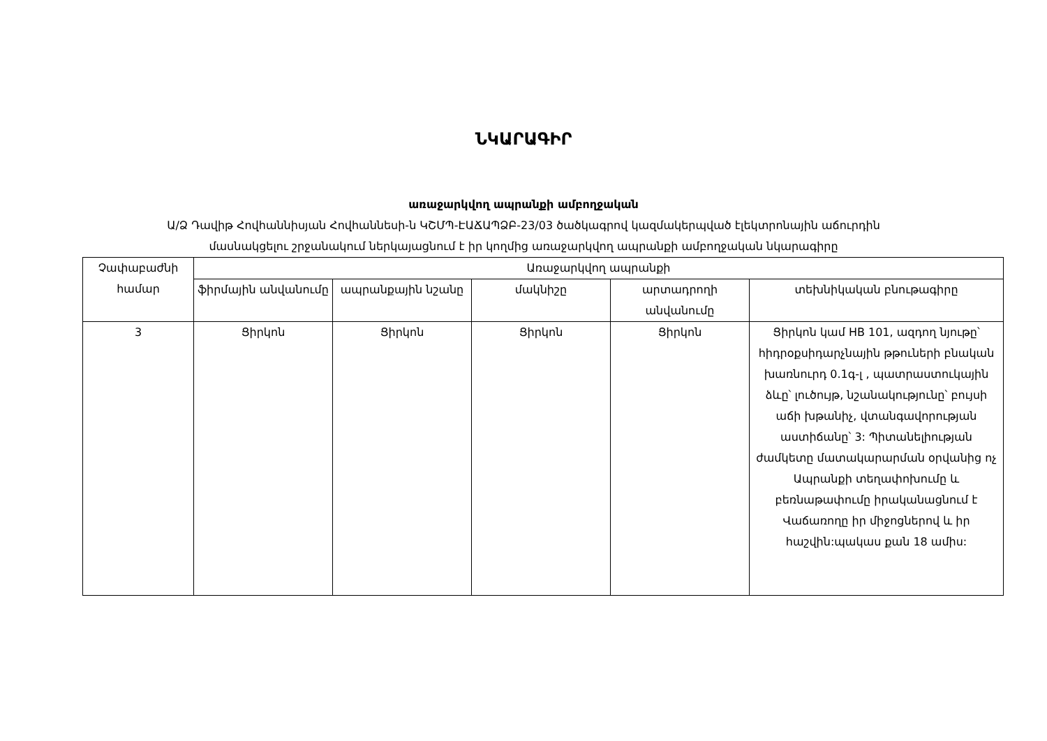ՆԿԱՐԱԳԻՐ
առաջարկվող ապրանքի ամբողջական
Ա/Ձ Դավիթ Հովհաննիսյան Հովհաննեսի-ն ԿՇՄՊ-ԷԱՃԱՊՁԲ-23/03 ծածկագրով կազմակերպված էլեկտրոնային աճուրդին
մասնակցելու շրջանակում ներկայացնում է իր կողմից առաջարկվող ապրանքի ամբողջական նկարագիրը
| Չափաբաժնի համար | Առաջարկվող ապրանքի | | | | |
| --- | --- | --- | --- | --- | --- |
| | ֆիրմային անվանումը | ապրանքային նշանը | մակնիշը | արտադրողի անվանումը | տեխնիկական բնութագիրը |
| 3 | Ցիրկոն | Ցիրկոն | Ցիրկոն | Ցիրկոն | Ցիրկոն կամ HB 101, ազդող նյութը՝ հիդրօքսիդարչնային թթուների բնական խառնուրդ 0.1գ-լ , պատրաստուկային ձևը՝ լուծույթ, նշանակությունը՝ բույսի աճի խթանիչ, վտանգավորության աստիճանը՝ 3: Պիտանելիության ժամկետը մատակարարման օրվանից ոչ Ապրանքի տեղափոխումը և բեռնաթափումը իրականացնում է Վաճառողը իր միջոցներով և իր հաշվին:պակաս քան 18 ամիս: |